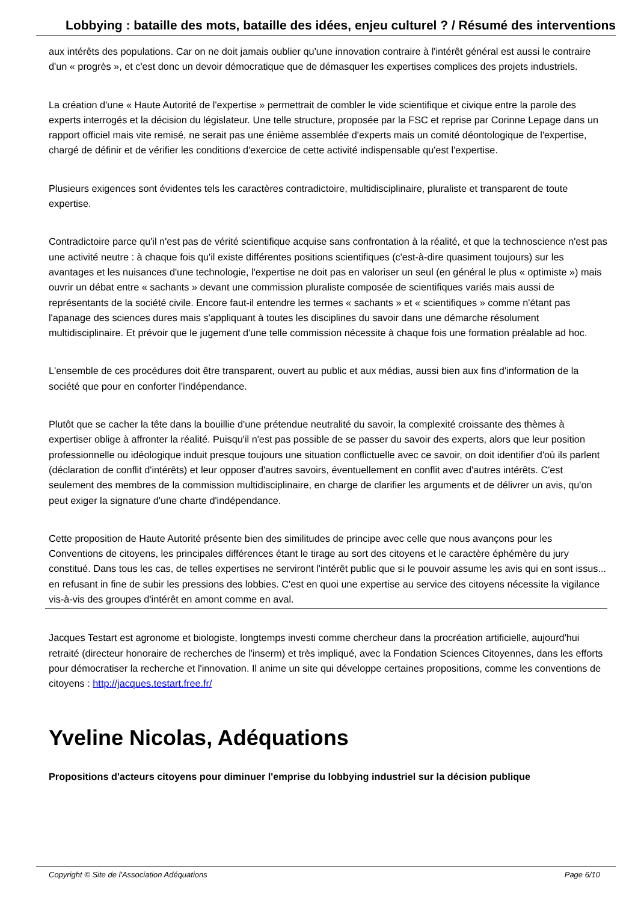Lobbying : bataille des mots, bataille des idées, enjeu culturel ? / Résumé des interventions
aux intérêts des populations. Car on ne doit jamais oublier qu'une innovation contraire à l'intérêt général est aussi le contraire d'un « progrès », et c'est donc un devoir démocratique que de démasquer les expertises complices des projets industriels.
La création d'une « Haute Autorité de l'expertise » permettrait de combler le vide scientifique et civique entre la parole des experts interrogés et la décision du législateur. Une telle structure, proposée par la FSC et reprise par Corinne Lepage dans un rapport officiel mais vite remisé, ne serait pas une énième assemblée d'experts mais un comité déontologique de l'expertise, chargé de définir et de vérifier les conditions d'exercice de cette activité indispensable qu'est l'expertise.
Plusieurs exigences sont évidentes tels les caractères contradictoire, multidisciplinaire, pluraliste et transparent de toute expertise.
Contradictoire parce qu'il n'est pas de vérité scientifique acquise sans confrontation à la réalité, et que la technoscience n'est pas une activité neutre : à chaque fois qu'il existe différentes positions scientifiques (c'est-à-dire quasiment toujours) sur les avantages et les nuisances d'une technologie, l'expertise ne doit pas en valoriser un seul (en général le plus « optimiste ») mais ouvrir un débat entre « sachants » devant une commission pluraliste composée de scientifiques variés mais aussi de représentants de la société civile. Encore faut-il entendre les termes « sachants » et « scientifiques » comme n'étant pas l'apanage des sciences dures mais s'appliquant à toutes les disciplines du savoir dans une démarche résolument multidisciplinaire. Et prévoir que le jugement d'une telle commission nécessite à chaque fois une formation préalable ad hoc.
L'ensemble de ces procédures doit être transparent, ouvert au public et aux médias, aussi bien aux fins d'information de la société que pour en conforter l'indépendance.
Plutôt que se cacher la tête dans la bouillie d'une prétendue neutralité du savoir, la complexité croissante des thèmes à expertiser oblige à affronter la réalité. Puisqu'il n'est pas possible de se passer du savoir des experts, alors que leur position professionnelle ou idéologique induit presque toujours une situation conflictuelle avec ce savoir, on doit identifier d'où ils parlent (déclaration de conflit d'intérêts) et leur opposer d'autres savoirs, éventuellement en conflit avec d'autres intérêts. C'est seulement des membres de la commission multidisciplinaire, en charge de clarifier les arguments et de délivrer un avis, qu'on peut exiger la signature d'une charte d'indépendance.
Cette proposition de Haute Autorité présente bien des similitudes de principe avec celle que nous avançons pour les Conventions de citoyens, les principales différences étant le tirage au sort des citoyens et le caractère éphémère du jury constitué. Dans tous les cas, de telles expertises ne serviront l'intérêt public que si le pouvoir assume les avis qui en sont issus... en refusant in fine de subir les pressions des lobbies. C'est en quoi une expertise au service des citoyens nécessite la vigilance vis-à-vis des groupes d'intérêt en amont comme en aval.
Jacques Testart est agronome et biologiste, longtemps investi comme chercheur dans la procréation artificielle, aujourd'hui retraité (directeur honoraire de recherches de l'inserm) et très impliqué, avec la Fondation Sciences Citoyennes, dans les efforts pour démocratiser la recherche et l'innovation. Il anime un site qui développe certaines propositions, comme les conventions de citoyens : http://jacques.testart.free.fr/
Yveline Nicolas, Adéquations
Propositions d'acteurs citoyens pour diminuer l'emprise du lobbying industriel sur la décision publique
Copyright © Site de l'Association Adéquations Page 6/10